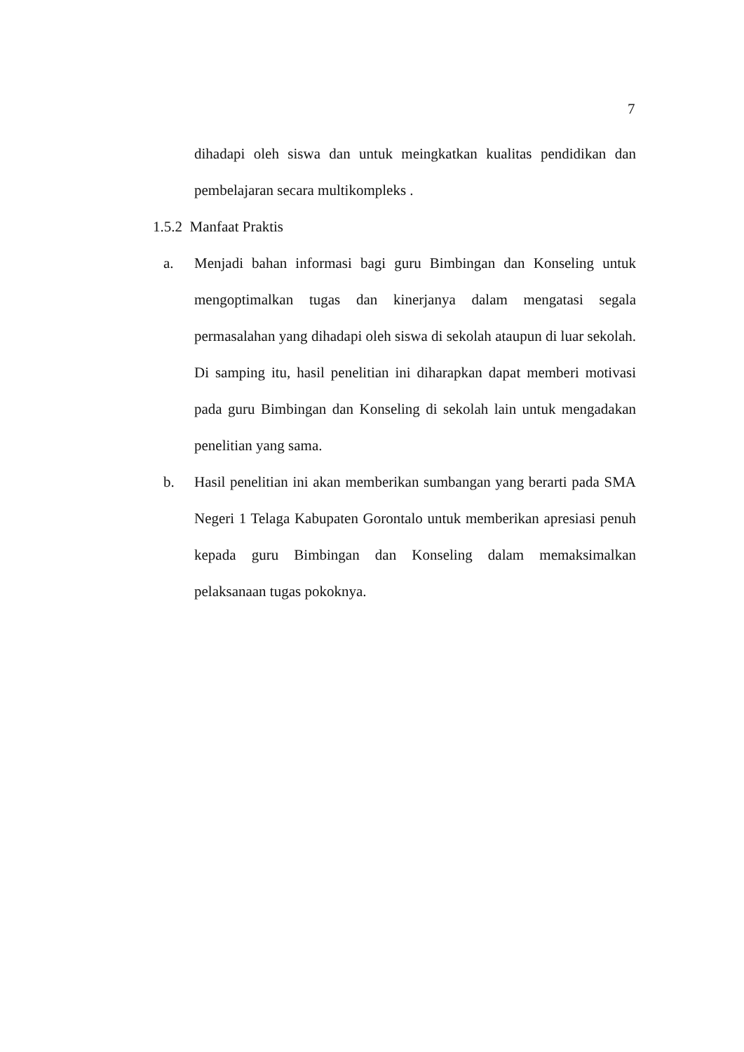7
dihadapi oleh siswa dan untuk meingkatkan kualitas pendidikan dan pembelajaran secara multikompleks .
1.5.2 Manfaat Praktis
a. Menjadi bahan informasi bagi guru Bimbingan dan Konseling untuk mengoptimalkan tugas dan kinerjanya dalam mengatasi segala permasalahan yang dihadapi oleh siswa di sekolah ataupun di luar sekolah. Di samping itu, hasil penelitian ini diharapkan dapat memberi motivasi pada guru Bimbingan dan Konseling di sekolah lain untuk mengadakan penelitian yang sama.
b. Hasil penelitian ini akan memberikan sumbangan yang berarti pada SMA Negeri 1 Telaga Kabupaten Gorontalo untuk memberikan apresiasi penuh kepada guru Bimbingan dan Konseling dalam memaksimalkan pelaksanaan tugas pokoknya.